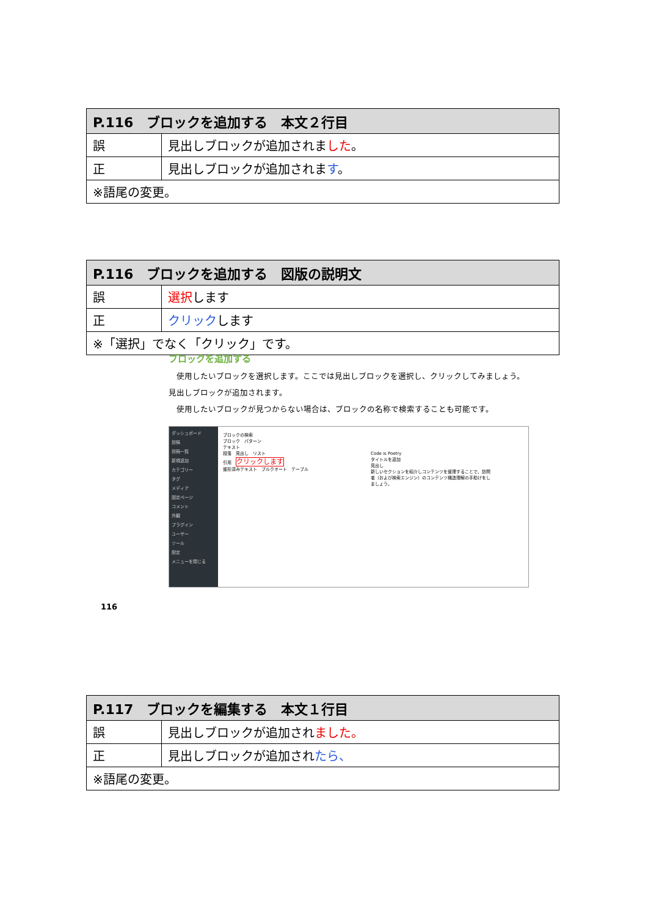| P.116 ブロックを追加する 本文２行目 | |
| --- | --- |
| 誤 | 見出しブロックが追加されま した 。 |
| 正 | 見出しブロックが追加されま す 。 |
| ※語尾の変更。 | |
| P.116 ブロックを追加する 図版の説明文 | |
| --- | --- |
| 誤 | 選択 します |
| 正 | クリック します |
| ※「選択」でなく「クリック」です。 | |
ブロックを追加する
　使用したいブロックを選択します。ここでは見出しブロックを選択し、クリックしてみましょう。見出しブロックが追加されます。
　使用したいブロックが見つからない場合は、ブロックの名称で検索することも可能です。
ダッシュボード
投稿
投稿一覧
新規追加
カテゴリー
タグ
メディア
固定ページ
コメント
外観
プラグイン
ユーザー
ツール
設定
メニューを閉じる
ブロックの検索
ブロック　パターン
テキスト
段落　見出し　リスト
引用　クリックします
整形済みテキスト　プルクオート　テーブル
Code is Poetry
タイトルを追加
見出し
新しいセクションを紹介しコンテンツを整理することで、訪問者（および検索エンジン）のコンテンツ構造理解の手助けをしましょう。
116
| P.117 ブロックを編集する 本文１行目 | |
| --- | --- |
| 誤 | 見出しブロックが追加され ました。 |
| 正 | 見出しブロックが追加され たら、 |
| ※語尾の変更。 | |